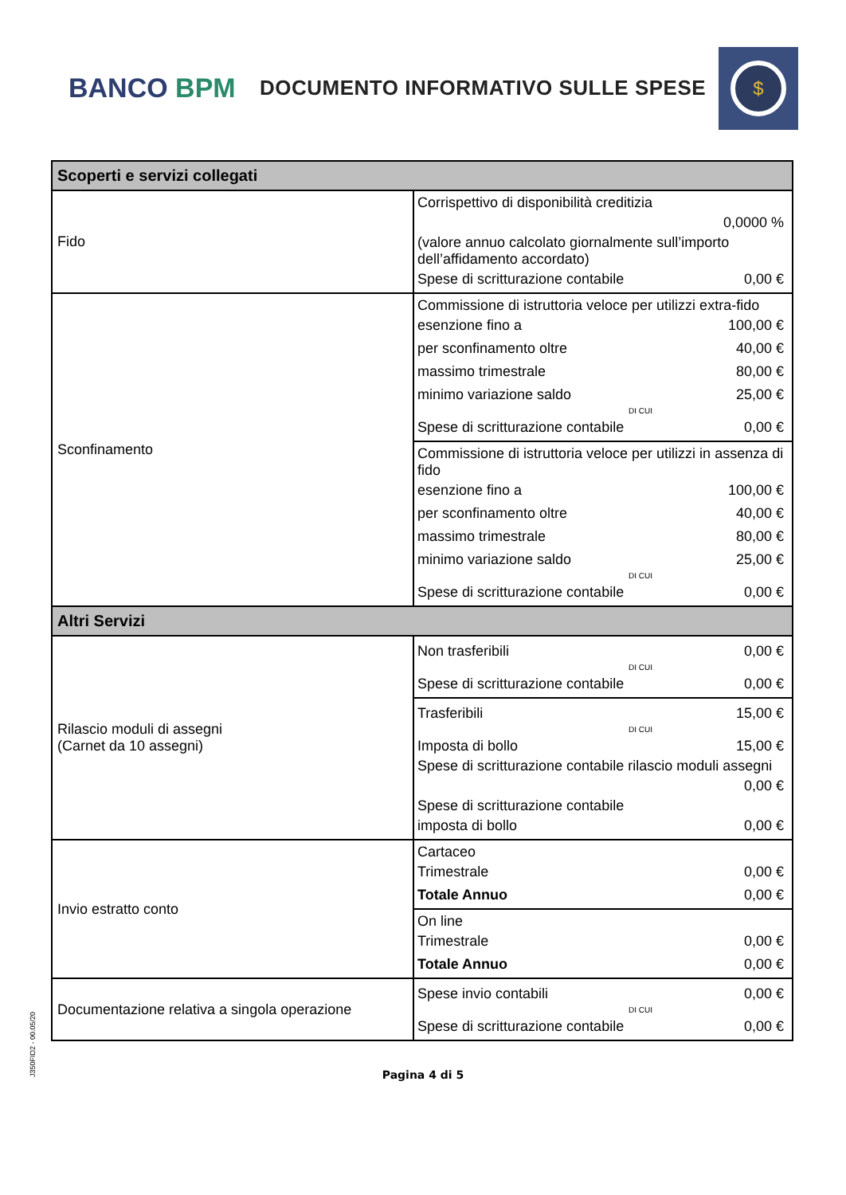BANCO BPM
DOCUMENTO INFORMATIVO SULLE SPESE
$
| Scoperti e servizi collegati | |
| --- | --- |
| Fido | Corrispettivo di disponibilità creditizia 0,0000 % (valore annuo calcolato giornalmente sull’importo dell’affidamento accordato) Spese di scritturazione contabile 0,00 € |
| Sconfinamento | Commissione di istruttoria veloce per utilizzi extra-fido esenzione fino a 100,00 € per sconfinamento oltre 40,00 € massimo trimestrale 80,00 € minimo variazione saldo 25,00 € DI CUI Spese di scritturazione contabile 0,00 € |
| | Commissione di istruttoria veloce per utilizzi in assenza di fido esenzione fino a 100,00 € per sconfinamento oltre 40,00 € massimo trimestrale 80,00 € minimo variazione saldo 25,00 € DI CUI Spese di scritturazione contabile 0,00 € |
| Altri Servizi | |
| Rilascio moduli di assegni (Carnet da 10 assegni) | Non trasferibili 0,00 € DI CUI Spese di scritturazione contabile 0,00 € |
| | Trasferibili 15,00 € DI CUI Imposta di bollo 15,00 € Spese di scritturazione contabile rilascio moduli assegni 0,00 € Spese di scritturazione contabile imposta di bollo 0,00 € |
| Invio estratto conto | Cartaceo Trimestrale 0,00 € Totale Annuo 0,00 € |
| | On line Trimestrale 0,00 € Totale Annuo 0,00 € |
| Documentazione relativa a singola operazione | Spese invio contabili 0,00 € DI CUI Spese di scritturazione contabile 0,00 € |
Pagina 4 di 5
J350FID2 - 00.05/20